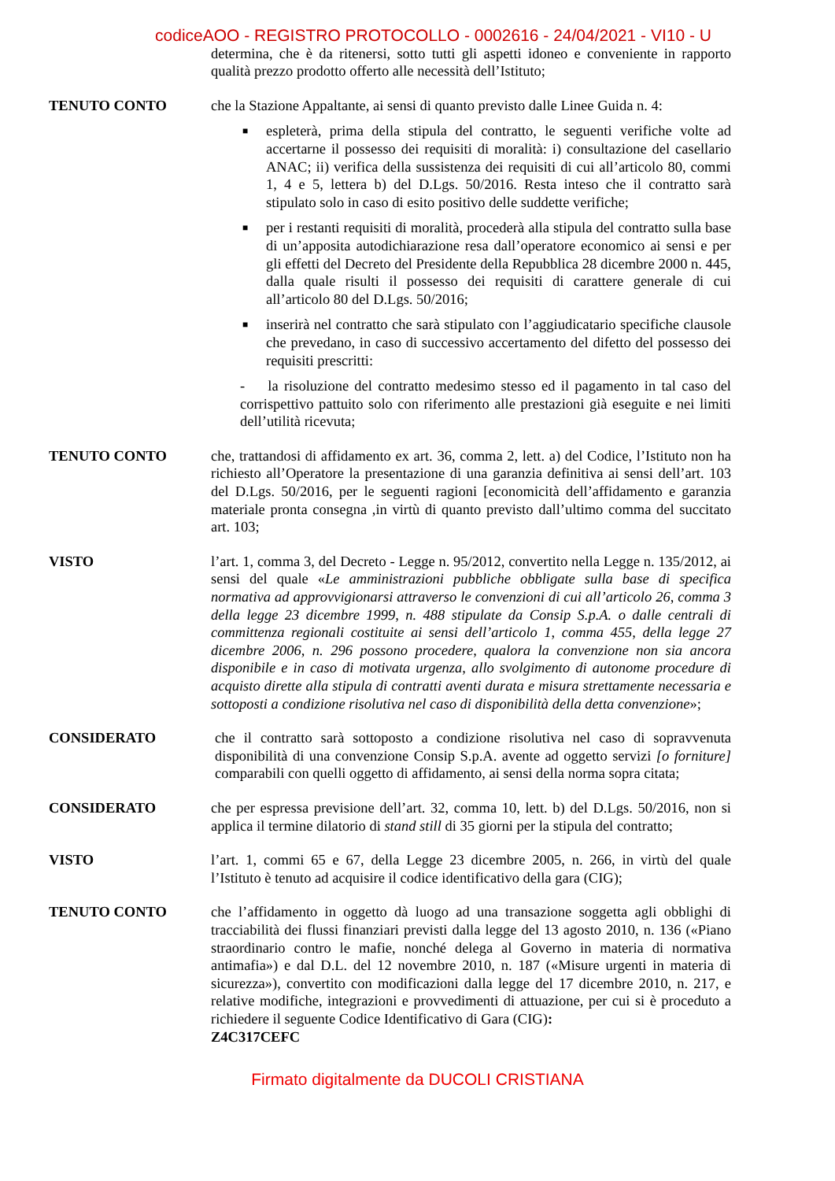codiceAOO - REGISTRO PROTOCOLLO - 0002616 - 24/04/2021 - VI10 - U
determina, che è da ritenersi, sotto tutti gli aspetti idoneo e conveniente in rapporto qualità prezzo prodotto offerto alle necessità dell’Istituto;
TENUTO CONTO che la Stazione Appaltante, ai sensi di quanto previsto dalle Linee Guida n. 4:
■ espleterà, prima della stipula del contratto, le seguenti verifiche volte ad accertarne il possesso dei requisiti di moralità: i) consultazione del casellario ANAC; ii) verifica della sussistenza dei requisiti di cui all’articolo 80, commi 1, 4 e 5, lettera b) del D.Lgs. 50/2016. Resta inteso che il contratto sarà stipulato solo in caso di esito positivo delle suddette verifiche;
■ per i restanti requisiti di moralità, procederà alla stipula del contratto sulla base di un’apposita autodichiarazione resa dall’operatore economico ai sensi e per gli effetti del Decreto del Presidente della Repubblica 28 dicembre 2000 n. 445, dalla quale risulti il possesso dei requisiti di carattere generale di cui all’articolo 80 del D.Lgs. 50/2016;
■ inserirà nel contratto che sarà stipulato con l’aggiudicatario specifiche clausole che prevedano, in caso di successivo accertamento del difetto del possesso dei requisiti prescritti:
- la risoluzione del contratto medesimo stesso ed il pagamento in tal caso del corrispettivo pattuito solo con riferimento alle prestazioni già eseguite e nei limiti dell’utilità ricevuta;
TENUTO CONTO che, trattandosi di affidamento ex art. 36, comma 2, lett. a) del Codice, l’Istituto non ha richiesto all’Operatore la presentazione di una garanzia definitiva ai sensi dell’art. 103 del D.Lgs. 50/2016, per le seguenti ragioni [economicità dell’affidamento e garanzia materiale pronta consegna ,in virtù di quanto previsto dall’ultimo comma del succitato art. 103;
VISTO l’art. 1, comma 3, del Decreto - Legge n. 95/2012, convertito nella Legge n. 135/2012, ai sensi del quale «Le amministrazioni pubbliche obbligate sulla base di specifica normativa ad approvvigionarsi attraverso le convenzioni di cui all’articolo 26, comma 3 della legge 23 dicembre 1999, n. 488 stipulate da Consip S.p.A. o dalle centrali di committenza regionali costituite ai sensi dell’articolo 1, comma 455, della legge 27 dicembre 2006, n. 296 possono procedere, qualora la convenzione non sia ancora disponibile e in caso di motivata urgenza, allo svolgimento di autonome procedure di acquisto dirette alla stipula di contratti aventi durata e misura strettamente necessaria e sottoposti a condizione risolutiva nel caso di disponibilità della detta convenzione»;
CONSIDERATO che il contratto sarà sottoposto a condizione risolutiva nel caso di sopravvenuta disponibilità di una convenzione Consip S.p.A. avente ad oggetto servizi [o forniture] comparabili con quelli oggetto di affidamento, ai sensi della norma sopra citata;
CONSIDERATO che per espressa previsione dell’art. 32, comma 10, lett. b) del D.Lgs. 50/2016, non si applica il termine dilatorio di stand still di 35 giorni per la stipula del contratto;
VISTO l’art. 1, commi 65 e 67, della Legge 23 dicembre 2005, n. 266, in virtù del quale l’Istituto è tenuto ad acquisire il codice identificativo della gara (CIG);
TENUTO CONTO che l’affidamento in oggetto dà luogo ad una transazione soggetta agli obblighi di tracciabilità dei flussi finanziari previsti dalla legge del 13 agosto 2010, n. 136 («Piano straordinario contro le mafie, nonché delega al Governo in materia di normativa antimafia») e dal D.L. del 12 novembre 2010, n. 187 («Misure urgenti in materia di sicurezza»), convertito con modificazioni dalla legge del 17 dicembre 2010, n. 217, e relative modifiche, integrazioni e provvedimenti di attuazione, per cui si è proceduto a richiedere il seguente Codice Identificativo di Gara (CIG):
Z4C317CEFC
Firmato digitalmente da DUCOLI CRISTIANA